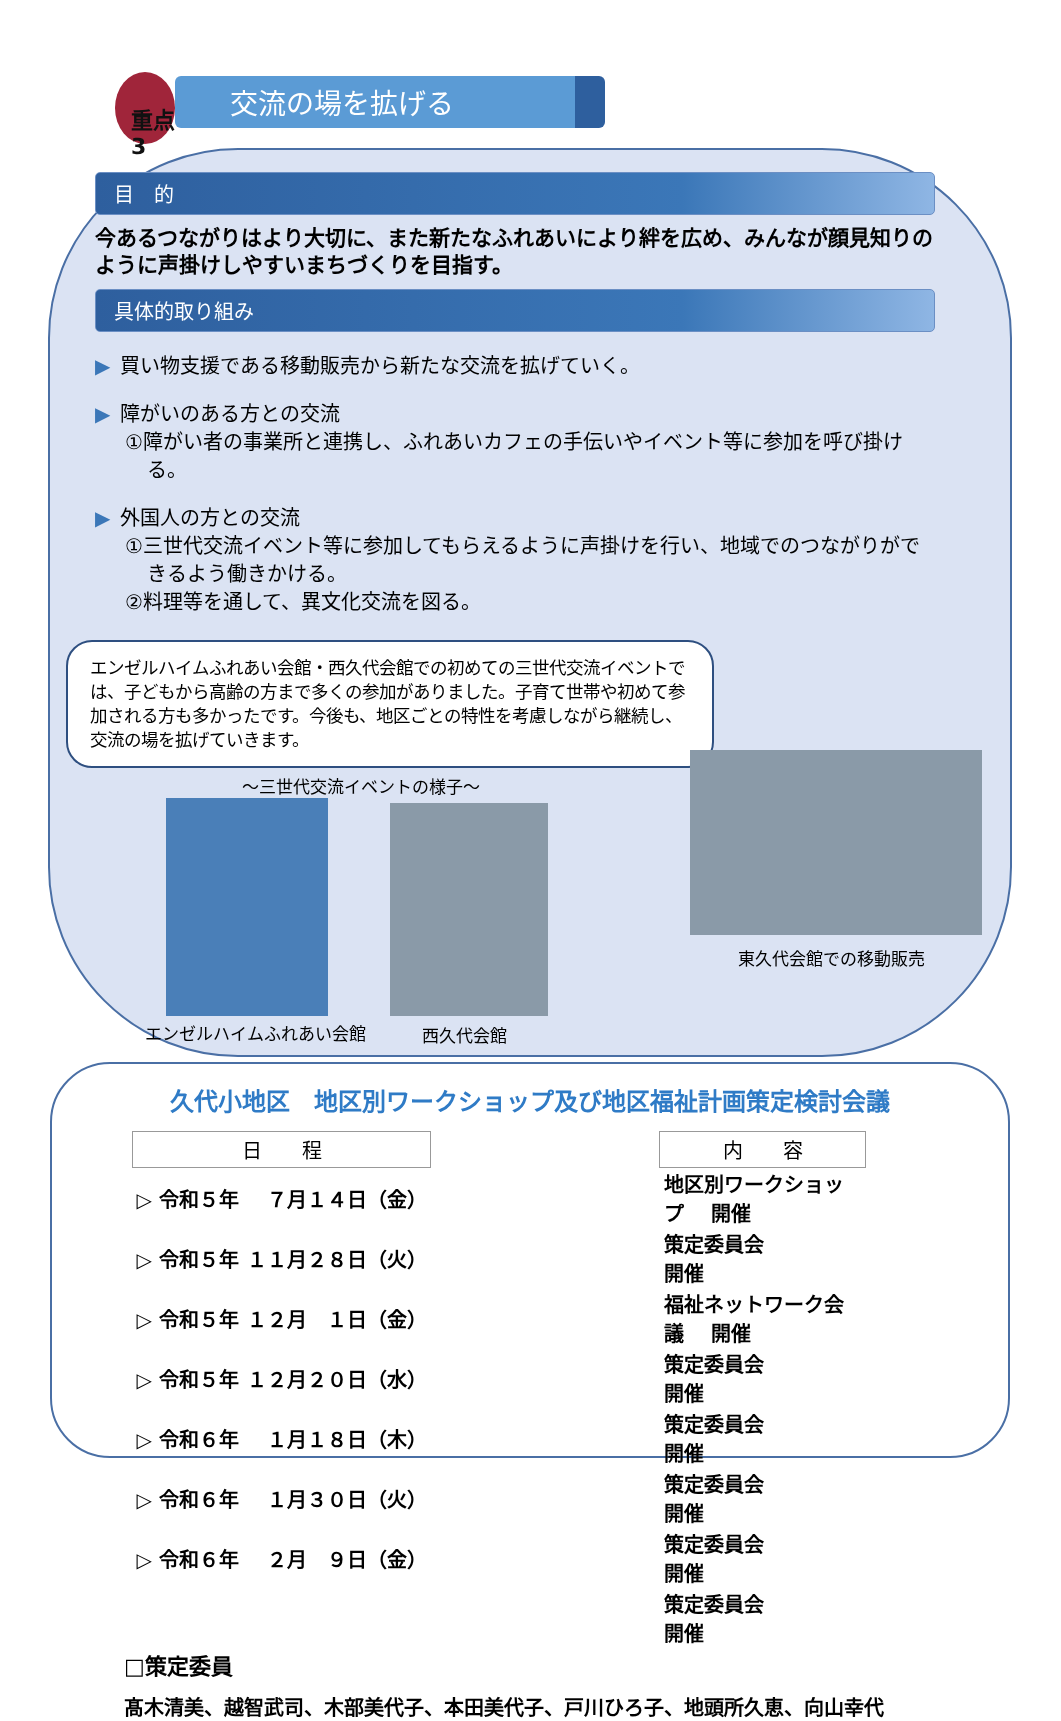重点3
交流の場を拡げる
目　的
今あるつながりはより大切に、また新たなふれあいにより絆を広め、みんなが顔見知りのように声掛けしやすいまちづくりを目指す。
具体的取り組み
▶ 買い物支援である移動販売から新たな交流を拡げていく。
▶ 障がいのある方との交流
①障がい者の事業所と連携し、ふれあいカフェの手伝いやイベント等に参加を呼び掛ける。
▶ 外国人の方との交流
①三世代交流イベント等に参加してもらえるように声掛けを行い、地域でのつながりができるよう働きかける。
②料理等を通して、異文化交流を図る。
エンゼルハイムふれあい会館・西久代会館での初めての三世代交流イベントでは、子どもから高齢の方まで多くの参加がありました。子育て世帯や初めて参加される方も多かったです。今後も、地区ごとの特性を考慮しながら継続し、交流の場を拡げていきます。
～三世代交流イベントの様子～
東久代会館での移動販売
エンゼルハイムふれあい会館 西久代会館
久代小地区　地区別ワークショップ及び地区福祉計画策定検討会議
| 日 程 | | | 内 容 |
| ▷ 令和５年 | ７月１４日（金） | | 地区別ワークショップ 開催 |
| ▷ 令和５年 | １１月２８日（火） | | 策定委員会 開催 |
| ▷ 令和５年 | １２月 １日（金） | | 福祉ネットワーク会議 開催 |
| ▷ 令和５年 | １２月２０日（水） | | 策定委員会 開催 |
| ▷ 令和６年 | １月１８日（木） | | 策定委員会 開催 |
| ▷ 令和６年 | １月３０日（火） | | 策定委員会 開催 |
| ▷ 令和６年 | ２月 ９日（金） | | 策定委員会 開催 |
| | | | 策定委員会 開催 |
□策定委員
髙木清美、越智武司、木部美代子、本田美代子、戸川ひろ子、地頭所久恵、向山幸代